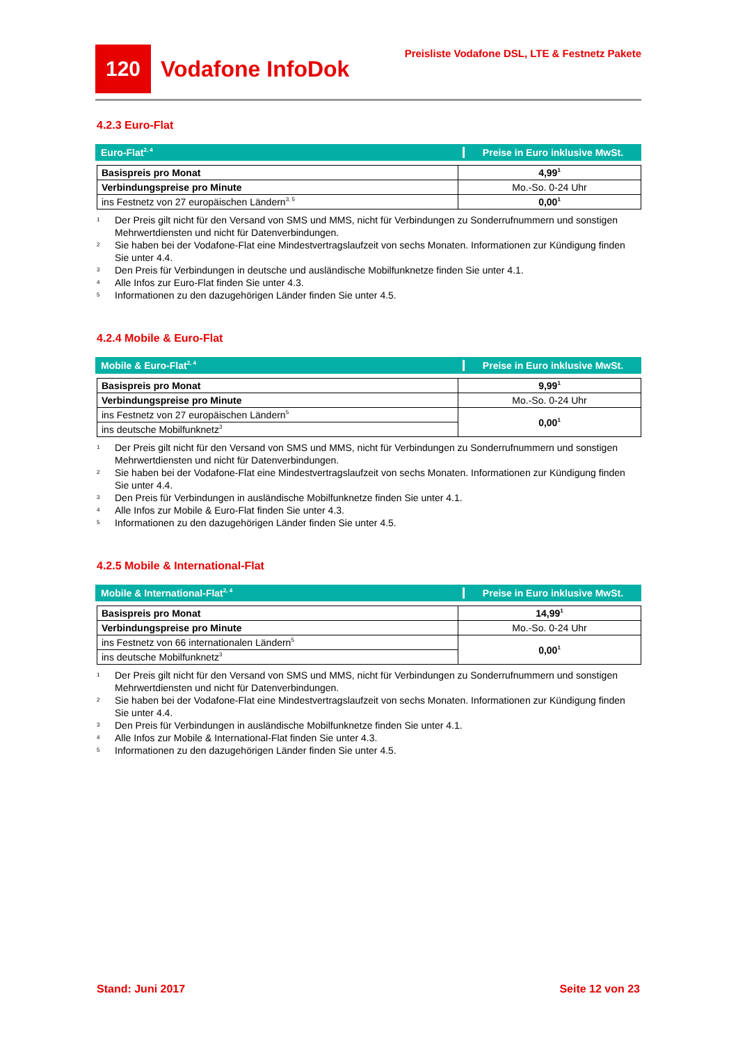120
Vodafone InfoDok
Preisliste Vodafone DSL, LTE & Festnetz Pakete
4.2.3 Euro-Flat
Euro-Flat<sup>2, 4</sup>
Preise in Euro inklusive MwSt.
| Basispreis pro Monat | 4,99<sup>1</sup> |
| Verbindungspreise pro Minute | Mo.-So. 0-24 Uhr |
| ins Festnetz von 27 europäischen Ländern<sup>3, 5</sup> | 0,00<sup>1</sup> |
1
Der Preis gilt nicht für den Versand von SMS und MMS, nicht für Verbindungen zu Sonderrufnummern und sonstigen Mehrwertdiensten und nicht für Datenverbindungen.
2
Sie haben bei der Vodafone-Flat eine Mindestvertragslaufzeit von sechs Monaten. Informationen zur Kündigung finden Sie unter 4.4.
3
Den Preis für Verbindungen in deutsche und ausländische Mobilfunknetze finden Sie unter 4.1.
4
Alle Infos zur Euro-Flat finden Sie unter 4.3.
5
Informationen zu den dazugehörigen Länder finden Sie unter 4.5.
4.2.4 Mobile & Euro-Flat
Mobile & Euro-Flat<sup>2, 4</sup>
Preise in Euro inklusive MwSt.
| Basispreis pro Monat | 9,99<sup>1</sup> |
| Verbindungspreise pro Minute | Mo.-So. 0-24 Uhr |
| ins Festnetz von 27 europäischen Ländern<sup>5</sup> | 0,00<sup>1</sup> |
| ins deutsche Mobilfunknetz<sup>3</sup> | |
1
Der Preis gilt nicht für den Versand von SMS und MMS, nicht für Verbindungen zu Sonderrufnummern und sonstigen Mehrwertdiensten und nicht für Datenverbindungen.
2
Sie haben bei der Vodafone-Flat eine Mindestvertragslaufzeit von sechs Monaten. Informationen zur Kündigung finden Sie unter 4.4.
3
Den Preis für Verbindungen in ausländische Mobilfunknetze finden Sie unter 4.1.
4
Alle Infos zur Mobile & Euro-Flat finden Sie unter 4.3.
5
Informationen zu den dazugehörigen Länder finden Sie unter 4.5.
4.2.5 Mobile & International-Flat
Mobile & International-Flat<sup>2, 4</sup>
Preise in Euro inklusive MwSt.
| Basispreis pro Monat | 14,99<sup>1</sup> |
| Verbindungspreise pro Minute | Mo.-So. 0-24 Uhr |
| ins Festnetz von 66 internationalen Ländern<sup>5</sup> | 0,00<sup>1</sup> |
| ins deutsche Mobilfunknetz<sup>3</sup> | |
1
Der Preis gilt nicht für den Versand von SMS und MMS, nicht für Verbindungen zu Sonderrufnummern und sonstigen Mehrwertdiensten und nicht für Datenverbindungen.
2
Sie haben bei der Vodafone-Flat eine Mindestvertragslaufzeit von sechs Monaten. Informationen zur Kündigung finden Sie unter 4.4.
3
Den Preis für Verbindungen in ausländische Mobilfunknetze finden Sie unter 4.1.
4
Alle Infos zur Mobile & International-Flat finden Sie unter 4.3.
5
Informationen zu den dazugehörigen Länder finden Sie unter 4.5.
Stand: Juni 2017 Seite 12 von 23